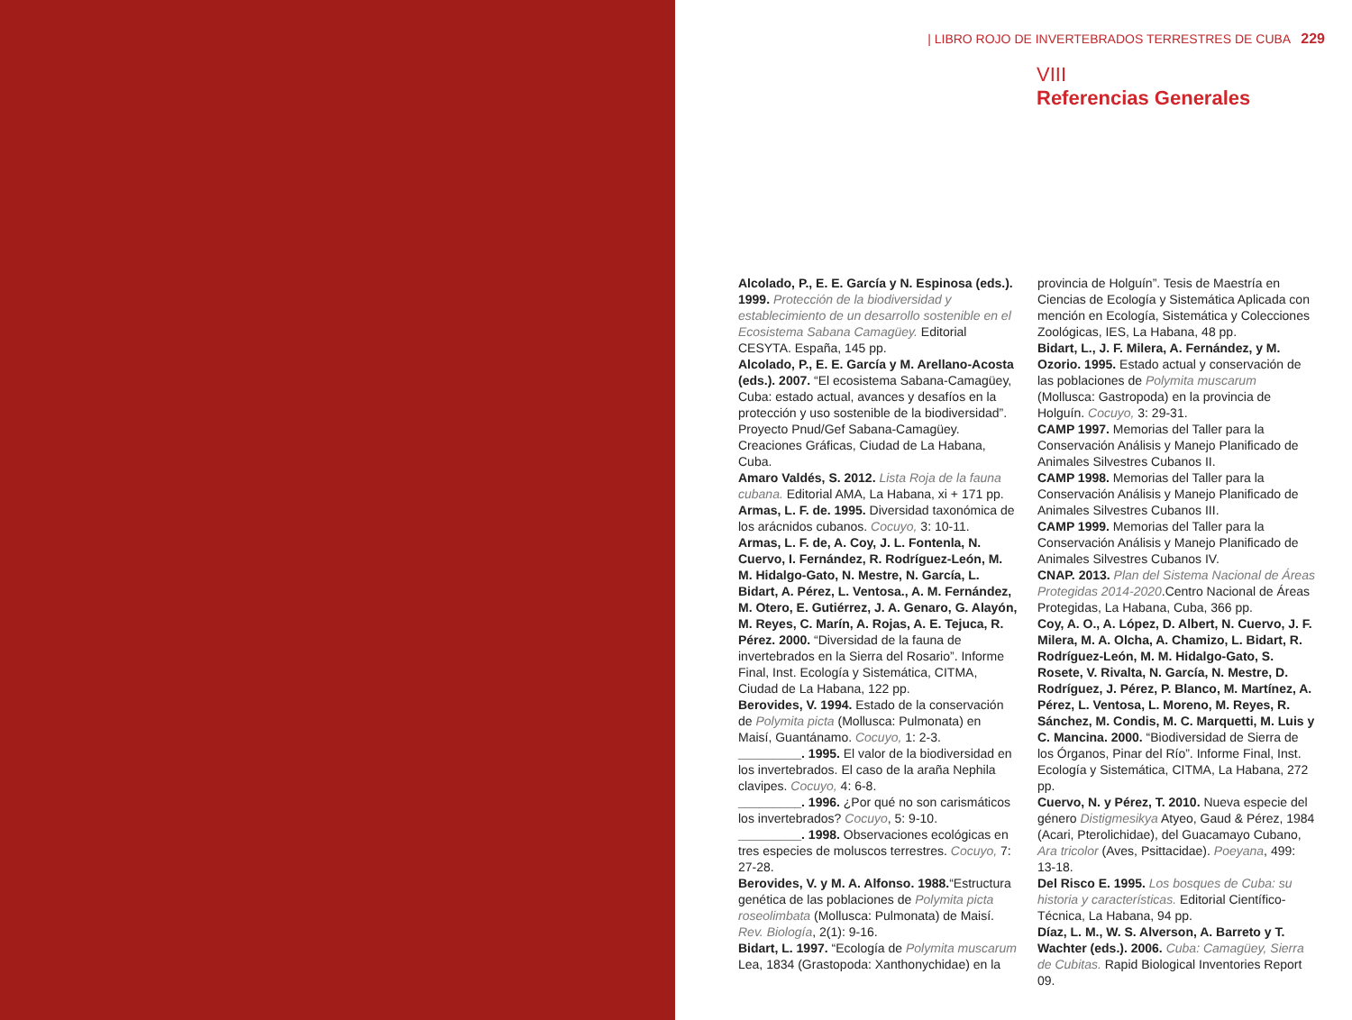| LIBRO ROJO DE INVERTEBRADOS TERRESTRES DE CUBA 229
VIII
Referencias Generales
Alcolado, P., E. E. García y N. Espinosa (eds.). 1999. Protección de la biodiversidad y establecimiento de un desarrollo sostenible en el Ecosistema Sabana Camagüey. Editorial CESYTA. España, 145 pp.
Alcolado, P., E. E. García y M. Arellano-Acosta (eds.). 2007. “El ecosistema Sabana-Camagüey, Cuba: estado actual, avances y desafíos en la protección y uso sostenible de la biodiversidad”. Proyecto Pnud/Gef Sabana-Camagüey. Creaciones Gráficas, Ciudad de La Habana, Cuba.
Amaro Valdés, S. 2012. Lista Roja de la fauna cubana. Editorial AMA, La Habana, xi + 171 pp.
Armas, L. F. de. 1995. Diversidad taxonómica de los arácnidos cubanos. Cocuyo, 3: 10-11.
Armas, L. F. de, A. Coy, J. L. Fontenla, N. Cuervo, I. Fernández, R. Rodríguez-León, M. M. Hidalgo-Gato, N. Mestre, N. García, L. Bidart, A. Pérez, L. Ventosa., A. M. Fernández, M. Otero, E. Gutiérrez, J. A. Genaro, G. Alayón, M. Reyes, C. Marín, A. Rojas, A. E. Tejuca, R. Pérez. 2000. “Diversidad de la fauna de invertebrados en la Sierra del Rosario”. Informe Final, Inst. Ecología y Sistemática, CITMA, Ciudad de La Habana, 122 pp.
Berovides, V. 1994. Estado de la conservación de Polymita picta (Mollusca: Pulmonata) en Maisí, Guantánamo. Cocuyo, 1: 2-3.
_________. 1995. El valor de la biodiversidad en los invertebrados. El caso de la araña Nephila clavipes. Cocuyo, 4: 6-8.
_________. 1996. ¿Por qué no son carismáticos los invertebrados? Cocuyo, 5: 9-10.
_________. 1998. Observaciones ecológicas en tres especies de moluscos terrestres. Cocuyo, 7: 27-28.
Berovides, V. y M. A. Alfonso. 1988.“Estructura genética de las poblaciones de Polymita picta roseolimbata (Mollusca: Pulmonata) de Maisí. Rev. Biología, 2(1): 9-16.
Bidart, L. 1997. “Ecología de Polymita muscarum Lea, 1834 (Grastopoda: Xanthonychidae) en la
provincia de Holguín”. Tesis de Maestría en Ciencias de Ecología y Sistemática Aplicada con mención en Ecología, Sistemática y Colecciones Zoológicas, IES, La Habana, 48 pp.
Bidart, L., J. F. Milera, A. Fernández, y M. Ozorio. 1995. Estado actual y conservación de las poblaciones de Polymita muscarum (Mollusca: Gastropoda) en la provincia de Holguín. Cocuyo, 3: 29-31.
CAMP 1997. Memorias del Taller para la Conservación Análisis y Manejo Planificado de Animales Silvestres Cubanos II.
CAMP 1998. Memorias del Taller para la Conservación Análisis y Manejo Planificado de Animales Silvestres Cubanos III.
CAMP 1999. Memorias del Taller para la Conservación Análisis y Manejo Planificado de Animales Silvestres Cubanos IV.
CNAP. 2013. Plan del Sistema Nacional de Áreas Protegidas 2014-2020.Centro Nacional de Áreas Protegidas, La Habana, Cuba, 366 pp.
Coy, A. O., A. López, D. Albert, N. Cuervo, J. F. Milera, M. A. Olcha, A. Chamizo, L. Bidart, R. Rodríguez-León, M. M. Hidalgo-Gato, S. Rosete, V. Rivalta, N. García, N. Mestre, D. Rodríguez, J. Pérez, P. Blanco, M. Martínez, A. Pérez, L. Ventosa, L. Moreno, M. Reyes, R. Sánchez, M. Condis, M. C. Marquetti, M. Luis y C. Mancina. 2000. “Biodiversidad de Sierra de los Órganos, Pinar del Río”. Informe Final, Inst. Ecología y Sistemática, CITMA, La Habana, 272 pp.
Cuervo, N. y Pérez, T. 2010. Nueva especie del género Distigmesikya Atyeo, Gaud & Pérez, 1984 (Acari, Pterolichidae), del Guacamayo Cubano, Ara tricolor (Aves, Psittacidae). Poeyana, 499: 13-18.
Del Risco E. 1995. Los bosques de Cuba: su historia y características. Editorial Científico-Técnica, La Habana, 94 pp.
Díaz, L. M., W. S. Alverson, A. Barreto y T. Wachter (eds.). 2006. Cuba: Camagüey, Sierra de Cubitas. Rapid Biological Inventories Report 09.